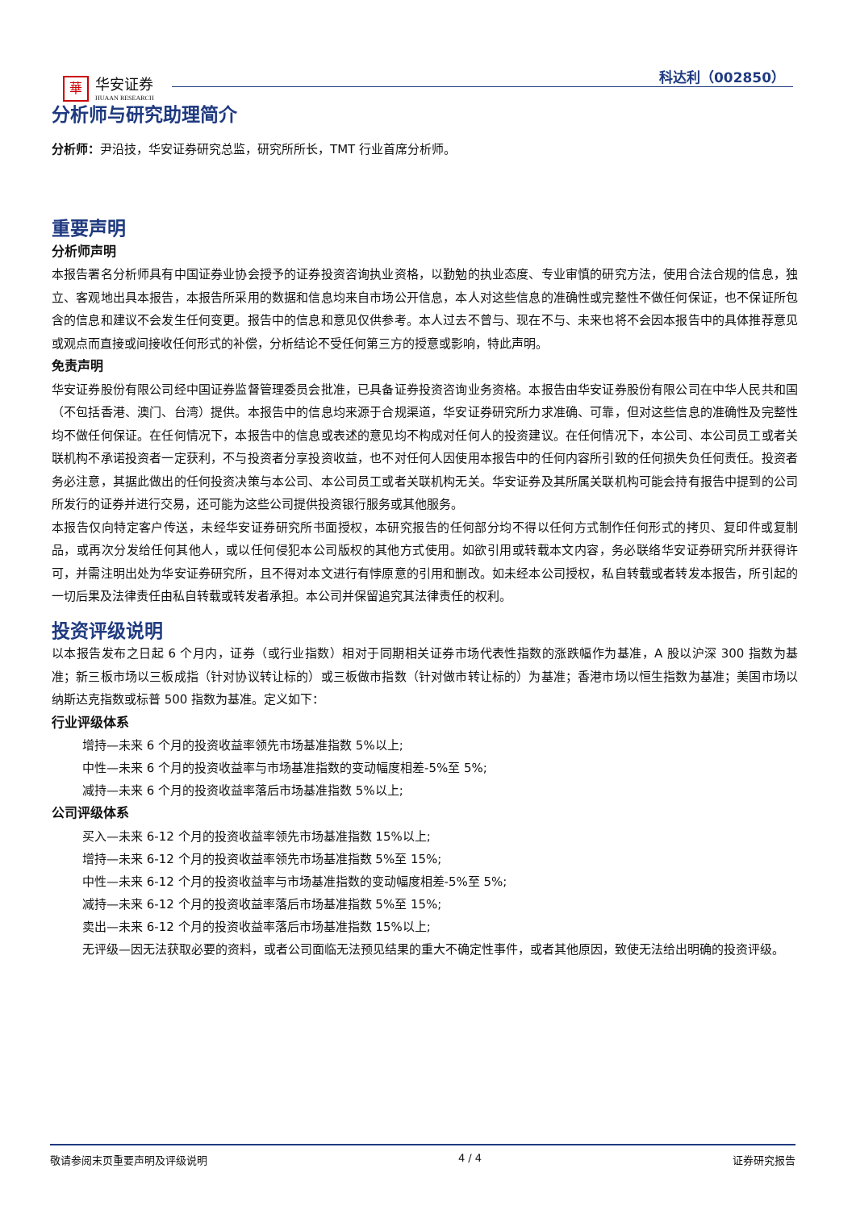華 华安证券
HUAAN RESEARCH
科达利（002850）
分析师与研究助理简介
分析师：尹沿技，华安证券研究总监，研究所所长，TMT 行业首席分析师。
重要声明
分析师声明
本报告署名分析师具有中国证券业协会授予的证券投资咨询执业资格，以勤勉的执业态度、专业审慎的研究方法，使用合法合规的信息，独立、客观地出具本报告，本报告所采用的数据和信息均来自市场公开信息，本人对这些信息的准确性或完整性不做任何保证，也不保证所包含的信息和建议不会发生任何变更。报告中的信息和意见仅供参考。本人过去不曾与、现在不与、未来也将不会因本报告中的具体推荐意见或观点而直接或间接收任何形式的补偿，分析结论不受任何第三方的授意或影响，特此声明。
免责声明
华安证券股份有限公司经中国证券监督管理委员会批准，已具备证券投资咨询业务资格。本报告由华安证券股份有限公司在中华人民共和国（不包括香港、澳门、台湾）提供。本报告中的信息均来源于合规渠道，华安证券研究所力求准确、可靠，但对这些信息的准确性及完整性均不做任何保证。在任何情况下，本报告中的信息或表述的意见均不构成对任何人的投资建议。在任何情况下，本公司、本公司员工或者关联机构不承诺投资者一定获利，不与投资者分享投资收益，也不对任何人因使用本报告中的任何内容所引致的任何损失负任何责任。投资者务必注意，其据此做出的任何投资决策与本公司、本公司员工或者关联机构无关。华安证券及其所属关联机构可能会持有报告中提到的公司所发行的证券并进行交易，还可能为这些公司提供投资银行服务或其他服务。
本报告仅向特定客户传送，未经华安证券研究所书面授权，本研究报告的任何部分均不得以任何方式制作任何形式的拷贝、复印件或复制品，或再次分发给任何其他人，或以任何侵犯本公司版权的其他方式使用。如欲引用或转载本文内容，务必联络华安证券研究所并获得许可，并需注明出处为华安证券研究所，且不得对本文进行有悖原意的引用和删改。如未经本公司授权，私自转载或者转发本报告，所引起的一切后果及法律责任由私自转载或转发者承担。本公司并保留追究其法律责任的权利。
投资评级说明
以本报告发布之日起 6 个月内，证券（或行业指数）相对于同期相关证券市场代表性指数的涨跌幅作为基准，A 股以沪深 300 指数为基准；新三板市场以三板成指（针对协议转让标的）或三板做市指数（针对做市转让标的）为基准；香港市场以恒生指数为基准；美国市场以纳斯达克指数或标普 500 指数为基准。定义如下：
行业评级体系
增持—未来 6 个月的投资收益率领先市场基准指数 5%以上;
中性—未来 6 个月的投资收益率与市场基准指数的变动幅度相差-5%至 5%;
减持—未来 6 个月的投资收益率落后市场基准指数 5%以上;
公司评级体系
买入—未来 6-12 个月的投资收益率领先市场基准指数 15%以上;
增持—未来 6-12 个月的投资收益率领先市场基准指数 5%至 15%;
中性—未来 6-12 个月的投资收益率与市场基准指数的变动幅度相差-5%至 5%;
减持—未来 6-12 个月的投资收益率落后市场基准指数 5%至 15%;
卖出—未来 6-12 个月的投资收益率落后市场基准指数 15%以上;
无评级—因无法获取必要的资料，或者公司面临无法预见结果的重大不确定性事件，或者其他原因，致使无法给出明确的投资评级。
敬请参阅末页重要声明及评级说明 4 / 4 证券研究报告